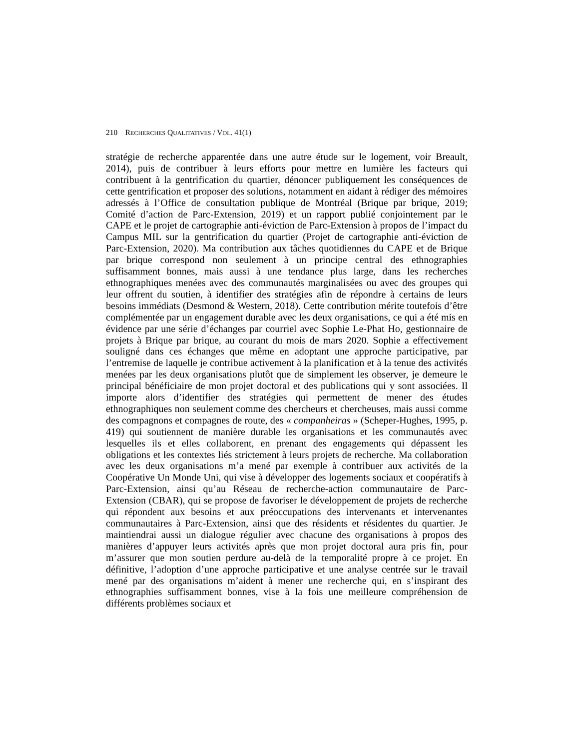210 RECHERCHES QUALITATIVES / VOL. 41(1)
stratégie de recherche apparentée dans une autre étude sur le logement, voir Breault, 2014), puis de contribuer à leurs efforts pour mettre en lumière les facteurs qui contribuent à la gentrification du quartier, dénoncer publiquement les conséquences de cette gentrification et proposer des solutions, notamment en aidant à rédiger des mémoires adressés à l’Office de consultation publique de Montréal (Brique par brique, 2019; Comité d’action de Parc-Extension, 2019) et un rapport publié conjointement par le CAPE et le projet de cartographie anti-éviction de Parc-Extension à propos de l’impact du Campus MIL sur la gentrification du quartier (Projet de cartographie anti-éviction de Parc-Extension, 2020). Ma contribution aux tâches quotidiennes du CAPE et de Brique par brique correspond non seulement à un principe central des ethnographies suffisamment bonnes, mais aussi à une tendance plus large, dans les recherches ethnographiques menées avec des communautés marginalisées ou avec des groupes qui leur offrent du soutien, à identifier des stratégies afin de répondre à certains de leurs besoins immédiats (Desmond & Western, 2018). Cette contribution mérite toutefois d’être complémentée par un engagement durable avec les deux organisations, ce qui a été mis en évidence par une série d’échanges par courriel avec Sophie Le-Phat Ho, gestionnaire de projets à Brique par brique, au courant du mois de mars 2020. Sophie a effectivement souligné dans ces échanges que même en adoptant une approche participative, par l’entremise de laquelle je contribue activement à la planification et à la tenue des activités menées par les deux organisations plutôt que de simplement les observer, je demeure le principal bénéficiaire de mon projet doctoral et des publications qui y sont associées. Il importe alors d’identifier des stratégies qui permettent de mener des études ethnographiques non seulement comme des chercheurs et chercheuses, mais aussi comme des compagnons et compagnes de route, des « companheiras » (Scheper-Hughes, 1995, p. 419) qui soutiennent de manière durable les organisations et les communautés avec lesquelles ils et elles collaborent, en prenant des engagements qui dépassent les obligations et les contextes liés strictement à leurs projets de recherche. Ma collaboration avec les deux organisations m’a mené par exemple à contribuer aux activités de la Coopérative Un Monde Uni, qui vise à développer des logements sociaux et coopératifs à Parc-Extension, ainsi qu’au Réseau de recherche-action communautaire de Parc-Extension (CBAR), qui se propose de favoriser le développement de projets de recherche qui répondent aux besoins et aux préoccupations des intervenants et intervenantes communautaires à Parc-Extension, ainsi que des résidents et résidentes du quartier. Je maintiendrai aussi un dialogue régulier avec chacune des organisations à propos des manières d’appuyer leurs activités après que mon projet doctoral aura pris fin, pour m’assurer que mon soutien perdure au-delà de la temporalité propre à ce projet. En définitive, l’adoption d’une approche participative et une analyse centrée sur le travail mené par des organisations m’aident à mener une recherche qui, en s’inspirant des ethnographies suffisamment bonnes, vise à la fois une meilleure compréhension de différents problèmes sociaux et